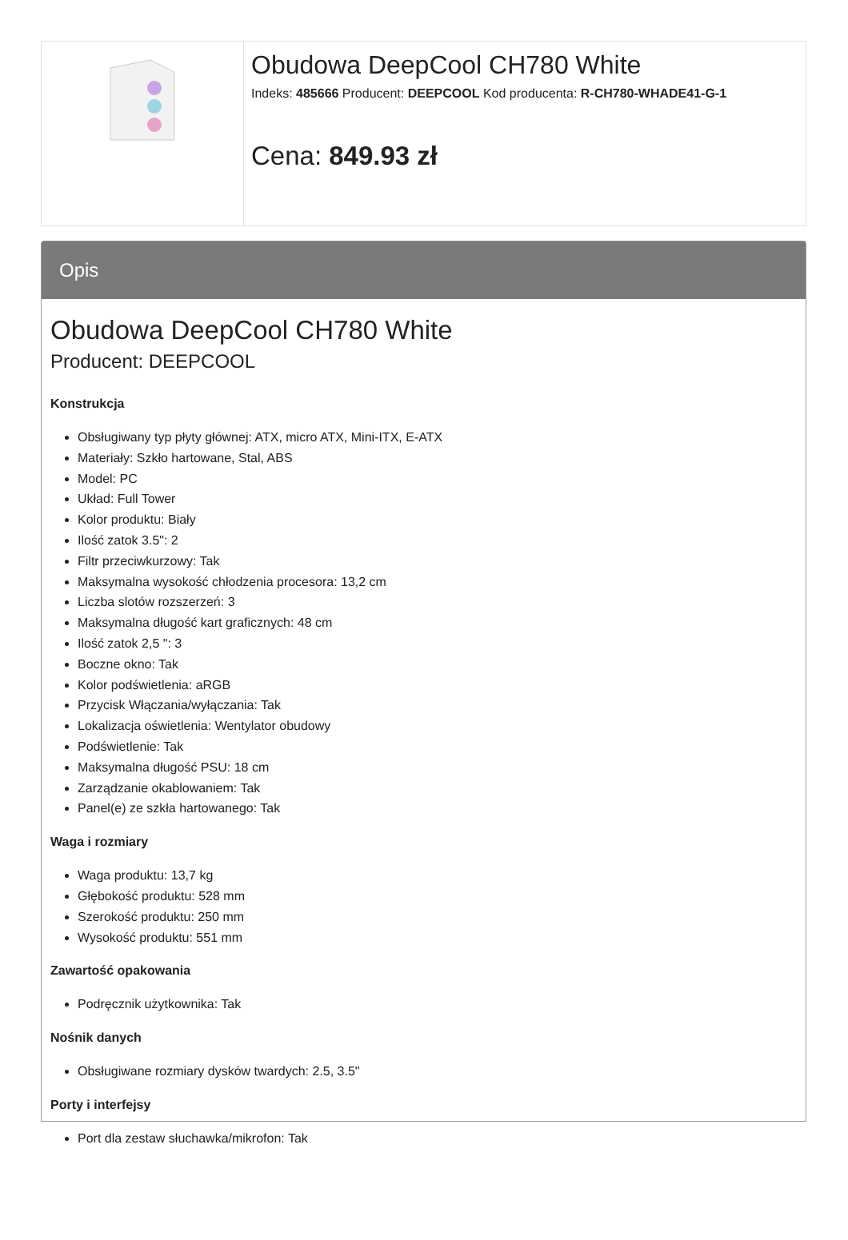| | Obudowa DeepCool CH780 White Indeks: 485666 Producent: DEEPCOOL Kod producenta: R-CH780-WHADE41-G-1 Cena: 849.93 zł |
Opis
Obudowa DeepCool CH780 White
Producent: DEEPCOOL
Konstrukcja
Obsługiwany typ płyty głównej: ATX, micro ATX, Mini-ITX, E-ATX
Materiały: Szkło hartowane, Stal, ABS
Model: PC
Układ: Full Tower
Kolor produktu: Biały
Ilość zatok 3.5": 2
Filtr przeciwkurzowy: Tak
Maksymalna wysokość chłodzenia procesora: 13,2 cm
Liczba slotów rozszerzeń: 3
Maksymalna długość kart graficznych: 48 cm
Ilość zatok 2,5 ": 3
Boczne okno: Tak
Kolor podświetlenia: aRGB
Przycisk Włączania/wyłączania: Tak
Lokalizacja oświetlenia: Wentylator obudowy
Podświetlenie: Tak
Maksymalna długość PSU: 18 cm
Zarządzanie okablowaniem: Tak
Panel(e) ze szkła hartowanego: Tak
Waga i rozmiary
Waga produktu: 13,7 kg
Głębokość produktu: 528 mm
Szerokość produktu: 250 mm
Wysokość produktu: 551 mm
Zawartość opakowania
Podręcznik użytkownika: Tak
Nośnik danych
Obsługiwane rozmiary dysków twardych: 2.5, 3.5"
Porty i interfejsy
Port dla zestaw słuchawka/mikrofon: Tak